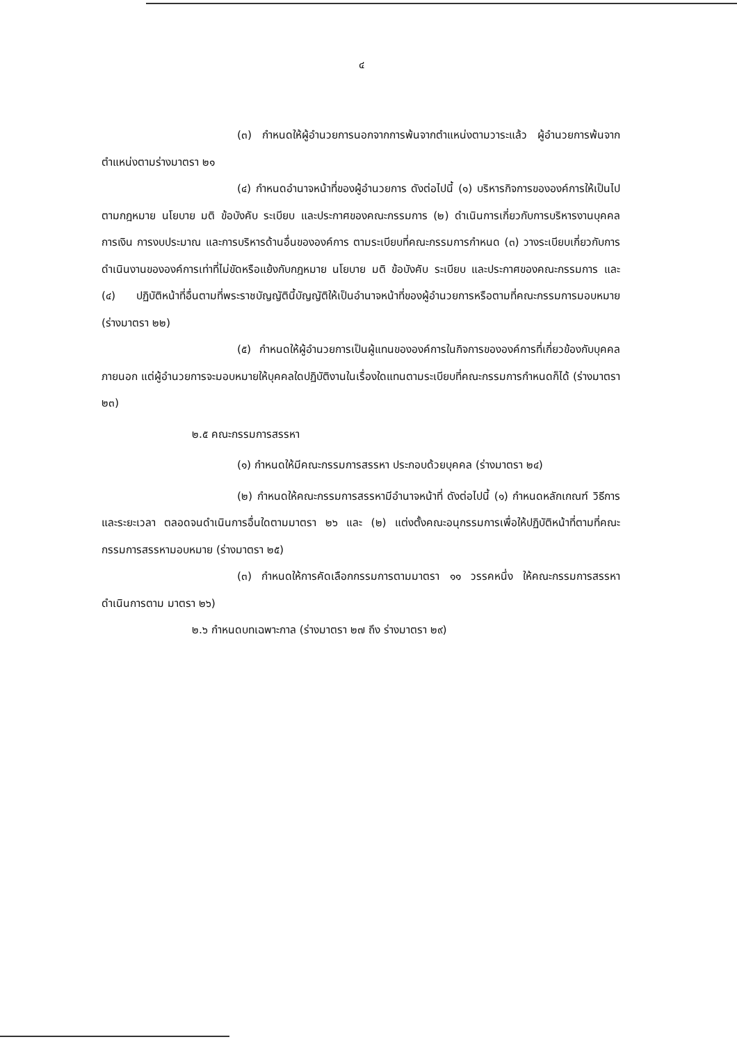๔
(๓) กำหนดให้ผู้อำนวยการนอกจากการพ้นจากตำแหน่งตามวาระแล้ว ผู้อำนวยการพ้นจากตำแหน่งตามร่างมาตรา ๒๑
(๔) กำหนดอำนาจหน้าที่ของผู้อำนวยการ ดังต่อไปนี้ (๑) บริหารกิจการขององค์การให้เป็นไปตามกฎหมาย นโยบาย มติ ข้อบังคับ ระเบียบ และประกาศของคณะกรรมการ (๒) ดำเนินการเกี่ยวกับการบริหารงานบุคคล การเงิน การงบประมาณ และการบริหารด้านอื่นขององค์การ ตามระเบียบที่คณะกรรมการกำหนด (๓) วางระเบียบเกี่ยวกับการดำเนินงานขององค์การเท่าที่ไม่ขัดหรือแย้งกับกฎหมาย นโยบาย มติ ข้อบังคับ ระเบียบ และประกาศของคณะกรรมการ และ (๔) ปฏิบัติหน้าที่อื่นตามที่พระราชบัญญัตินี้บัญญัติให้เป็นอำนาจหน้าที่ของผู้อำนวยการหรือตามที่คณะกรรมการมอบหมาย (ร่างมาตรา ๒๒)
(๕) กำหนดให้ผู้อำนวยการเป็นผู้แทนขององค์การในกิจการขององค์การที่เกี่ยวข้องกับบุคคลภายนอก แต่ผู้อำนวยการจะมอบหมายให้บุคคลใดปฏิบัติงานในเรื่องใดแทนตามระเบียบที่คณะกรรมการกำหนดก็ได้ (ร่างมาตรา ๒๓)
๒.๕ คณะกรรมการสรรหา
(๑) กำหนดให้มีคณะกรรมการสรรหา ประกอบด้วยบุคคล (ร่างมาตรา ๒๔)
(๒) กำหนดให้คณะกรรมการสรรหามีอำนาจหน้าที่ ดังต่อไปนี้ (๑) กำหนดหลักเกณฑ์ วิธีการ และระยะเวลา ตลอดจนดำเนินการอื่นใดตามมาตรา ๒๖ และ (๒) แต่งตั้งคณะอนุกรรมการเพื่อให้ปฏิบัติหน้าที่ตามที่คณะกรรมการสรรหามอบหมาย (ร่างมาตรา ๒๕)
(๓) กำหนดให้การคัดเลือกกรรมการตามมาตรา ๑๑ วรรคหนึ่ง ให้คณะกรรมการสรรหาดำเนินการตาม มาตรา ๒๖)
๒.๖ กำหนดบทเฉพาะกาล (ร่างมาตรา ๒๗ ถึง ร่างมาตรา ๒๙)